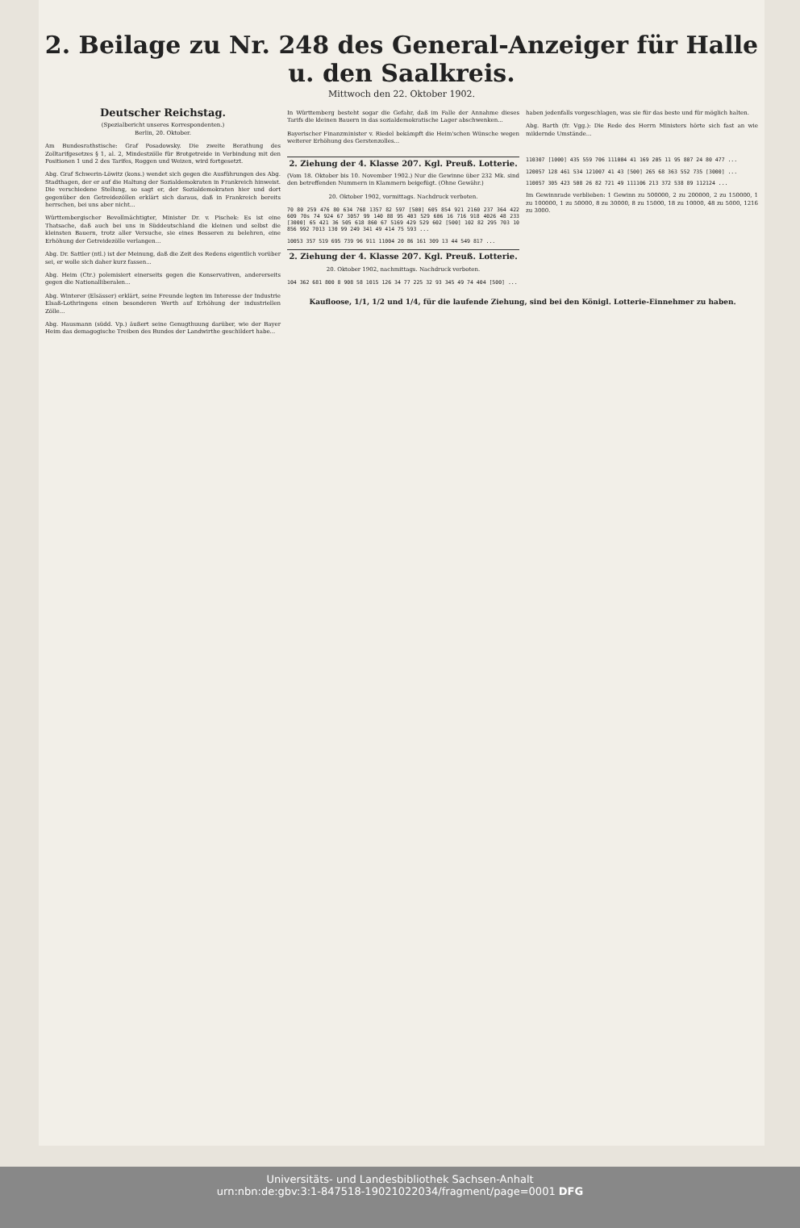2. Beilage zu Nr. 248 des General-Anzeiger für Halle u. den Saalkreis.
Mittwoch den 22. Oktober 1902.
Deutscher Reichstag.
(Spezialbericht unseres Korrespondenten.)
Berlin, 20. Oktober.
Am Bundesrathstische: Graf Posadowsky. Die zweite Berathung des Zolltarifgesetzes § 1, al. 2, Mindestzölle für Brotgetreide in Verbindung mit den Positionen 1 und 2 des Tarifes, Roggen und Weizen, wird fortgesetzt.
Abg. Graf Schwerin-Löwitz (kons.) wendet sich gegen die Ausführungen des Abg. Stadthagen, der er auf die Haltung der Sozialdemokraten in Frankreich hinweist. Die verschiedene Stellung, so sagt er, der Sozialdemokraten hier und dort gegenüber den Getreidezöllen erklärt sich daraus, daß in Frankreich bereits herrschen, bei uns aber nicht...
Württembergischer Bevollmächtigter, Minister Dr. v. Pischek: Es ist eine Thatsache, daß auch bei uns in Süddeutschland die kleinen und selbst die kleinsten Bauern, trotz aller Versuche, sie eines Besseren zu belehren, eine Erhöhung der Getreidezölle verlangen...
Abg. Dr. Sattler (ntl.) ist der Meinung, daß die Zeit des Redens eigentlich vorüber sei, er wolle sich daher kurz fassen...
Abg. Heim (Ctr.) polemisiert einerseits gegen die Konservativen, andererseits gegen die Nationalliberalen...
Abg. Winterer (Elsässer) erklärt, seine Freunde legten im Interesse der Industrie Elsaß-Lothringens einen besonderen Werth auf Erhöhung der industriellen Zölle...
Abg. Hausmann (südd. Vp.) äußert seine Genugthuung darüber, wie der Bayer Heim das demagogische Treiben des Bundes der Landwirthe geschildert habe...
In Württemberg besteht sogar die Gefahr, daß im Falle der Annahme dieses Tarifs die kleinen Bauern in das sozialdemokratische Lager abschwenken...
Bayerischer Finanzminister v. Riedel bekämpft die Heim'schen Wünsche wegen weiterer Erhöhung des Gerstenzolles...
haben jedenfalls vorgeschlagen, was sie für das beste und für möglich halten.
Abg. Barth (fr. Vgg.): Die Rede des Herrn Ministers hörte sich fast an wie mildernde Umstände...
2. Ziehung der 4. Klasse 207. Kgl. Preuß. Lotterie.
(Vom 18. Oktober bis 10. November 1902.) Nur die Gewinne über 232 Mk. sind den betreffenden Nummern in Klammern beigefügt. (Ohne Gewähr.)
20. Oktober 1902, vormittags. Nachdruck verboten.
70 80 259 476 80 634 768 1357 82 597 [500] 605 854 921 2160 237 364 422 609 70s 74 924 67 3057 99 140 88 95 403 529 606 16 716 918 4026 48 233 [3000] 65 421 36 505 618 860 67 5169 429 529 602 [500] 102 82 295 703 10 856 992 7013 130 99 249 341 49 414 75 593 ...
10053 357 519 695 739 96 911 11004 20 86 161 309 13 44 549 817 ...
2. Ziehung der 4. Klasse 207. Kgl. Preuß. Lotterie.
20. Oktober 1902, nachmittags. Nachdruck verboten.
104 362 681 800 8 908 58 1015 126 34 77 225 32 93 345 49 74 404 [500] ...
110307 [1000] 435 559 706 111004 41 169 205 11 95 807 24 80 477 ...
120057 128 461 534 121007 41 43 [500] 265 68 363 552 735 [3000] ...
110057 305 423 508 26 82 721 49 111106 213 372 538 89 112124 ...
Im Gewinnrade verblieben: 1 Gewinn zu 500000, 2 zu 200000, 2 zu 150000, 1 zu 100000, 1 zu 50000, 8 zu 30000, 8 zu 15000, 18 zu 10000, 48 zu 5000, 1216 zu 3000.
Kaufloose, 1/1, 1/2 und 1/4, für die laufende Ziehung, sind bei den Königl. Lotterie-Einnehmer zu haben.
Universitäts- und Landesbibliothek Sachsen-Anhalt
urn:nbn:de:gbv:3:1-847518-19021022034/fragment/page=0001 DFG